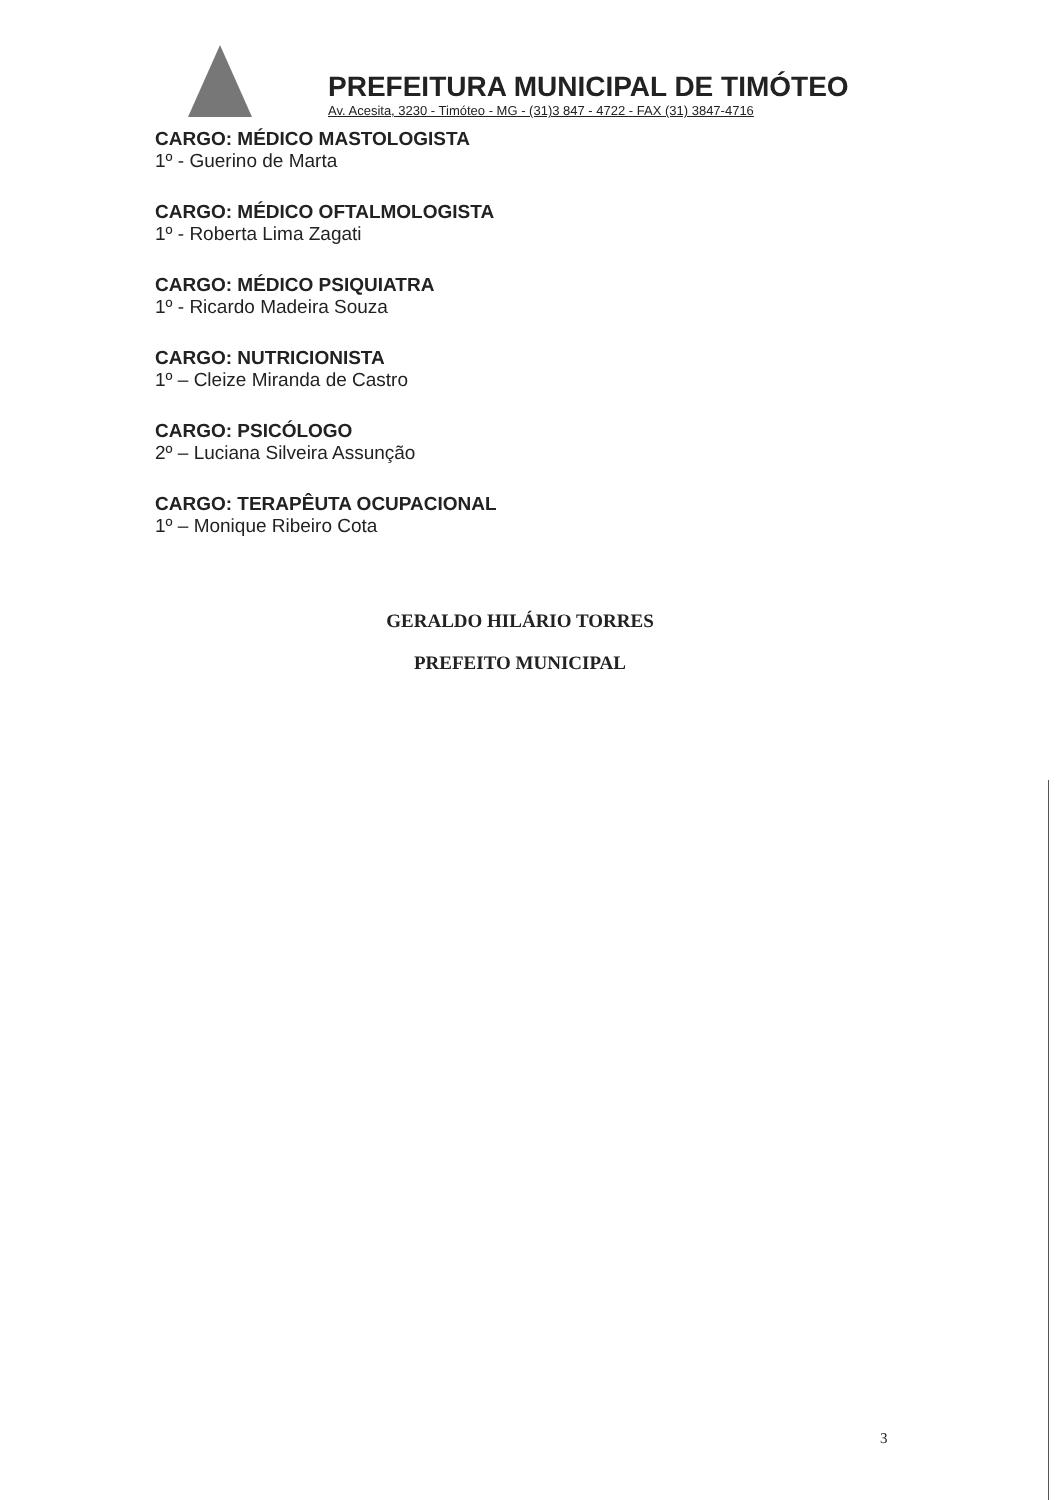PREFEITURA MUNICIPAL DE TIMÓTEO
Av. Acesita, 3230 - Timóteo - MG - (31)3 847 - 4722 - FAX (31) 3847-4716
CARGO: MÉDICO MASTOLOGISTA
1º - Guerino de Marta
CARGO: MÉDICO OFTALMOLOGISTA
1º - Roberta Lima Zagati
CARGO: MÉDICO PSIQUIATRA
1º - Ricardo Madeira Souza
CARGO: NUTRICIONISTA
1º – Cleize Miranda de Castro
CARGO: PSICÓLOGO
2º – Luciana Silveira Assunção
CARGO: TERAPÊUTA OCUPACIONAL
1º – Monique Ribeiro Cota
GERALDO HILÁRIO TORRES
PREFEITO MUNICIPAL
3